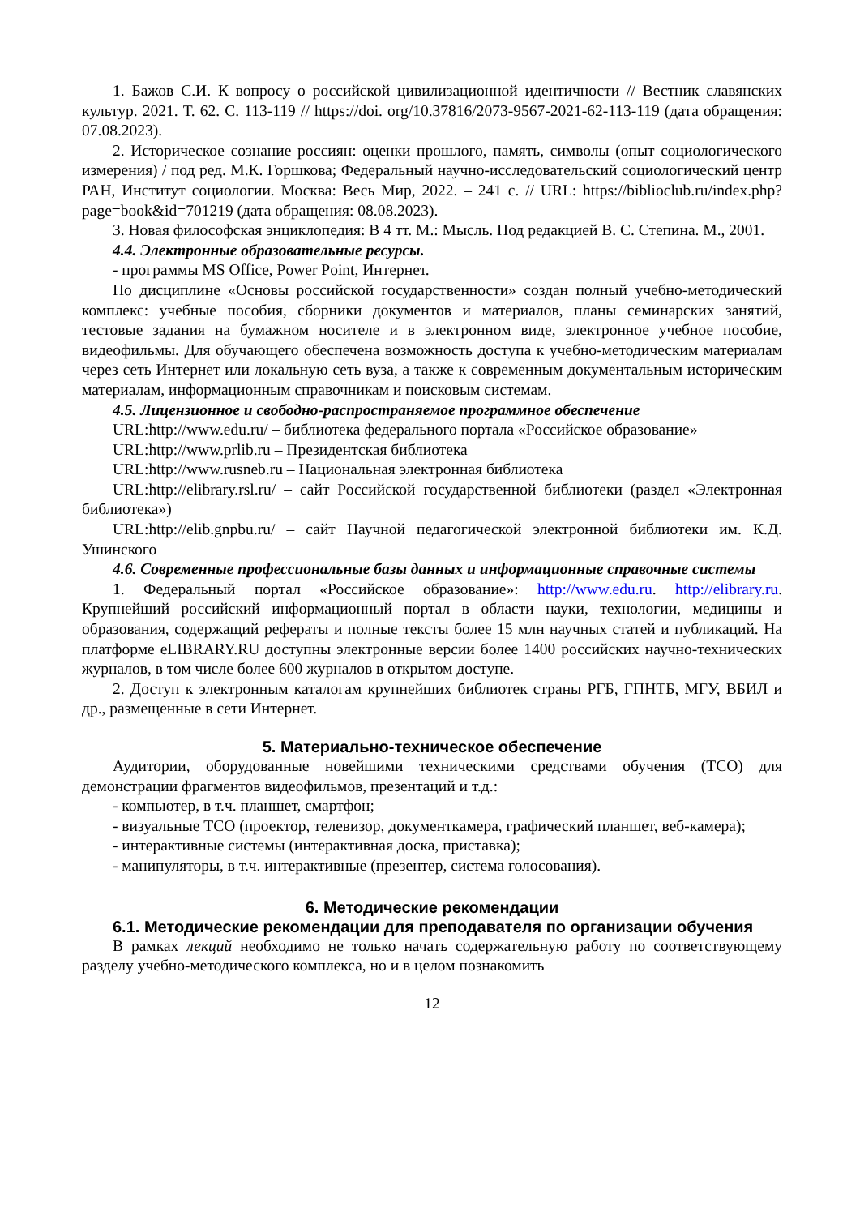1. Бажов С.И. К вопросу о российской цивилизационной идентичности // Вестник славянских культур. 2021. Т. 62. С. 113-119 // https://doi. org/10.37816/2073-9567-2021-62-113-119 (дата обращения: 07.08.2023).
2. Историческое сознание россиян: оценки прошлого, память, символы (опыт социологического измерения) / под ред. М.К. Горшкова; Федеральный научно-исследовательский социологический центр РАН, Институт социологии. Москва: Весь Мир, 2022. – 241 с. // URL: https://biblioclub.ru/index.php?page=book&id=701219 (дата обращения: 08.08.2023).
3. Новая философская энциклопедия: В 4 тт. М.: Мысль. Под редакцией В. С. Степина. М., 2001.
4.4. Электронные образовательные ресурсы.
- программы MS Office, Power Point, Интернет.
По дисциплине «Основы российской государственности» создан полный учебно-методический комплекс: учебные пособия, сборники документов и материалов, планы семинарских занятий, тестовые задания на бумажном носителе и в электронном виде, электронное учебное пособие, видеофильмы. Для обучающего обеспечена возможность доступа к учебно-методическим материалам через сеть Интернет или локальную сеть вуза, а также к современным документальным историческим материалам, информационным справочникам и поисковым системам.
4.5. Лицензионное и свободно-распространяемое программное обеспечение
URL:http://www.edu.ru/ – библиотека федерального портала «Российское образование»
URL:http://www.prlib.ru – Президентская библиотека
URL:http://www.rusneb.ru – Национальная электронная библиотека
URL:http://elibrary.rsl.ru/ – сайт Российской государственной библиотеки (раздел «Электронная библиотека»)
URL:http://elib.gnpbu.ru/ – сайт Научной педагогической электронной библиотеки им. К.Д. Ушинского
4.6. Современные профессиональные базы данных и информационные справочные системы
1. Федеральный портал «Российское образование»: http://www.edu.ru. http://elibrary.ru. Крупнейший российский информационный портал в области науки, технологии, медицины и образования, содержащий рефераты и полные тексты более 15 млн научных статей и публикаций. На платформе eLIBRARY.RU доступны электронные версии более 1400 российских научно-технических журналов, в том числе более 600 журналов в открытом доступе.
2. Доступ к электронным каталогам крупнейших библиотек страны РГБ, ГПНТБ, МГУ, ВБИЛ и др., размещенные в сети Интернет.
5. Материально-техническое обеспечение
Аудитории, оборудованные новейшими техническими средствами обучения (ТСО) для демонстрации фрагментов видеофильмов, презентаций и т.д.:
- компьютер, в т.ч. планшет, смартфон;
- визуальные ТСО (проектор, телевизор, документкамера, графический планшет, веб-камера);
- интерактивные системы (интерактивная доска, приставка);
- манипуляторы, в т.ч. интерактивные (презентер, система голосования).
6. Методические рекомендации
6.1. Методические рекомендации для преподавателя по организации обучения
В рамках лекций необходимо не только начать содержательную работу по соответствующему разделу учебно-методического комплекса, но и в целом познакомить
12